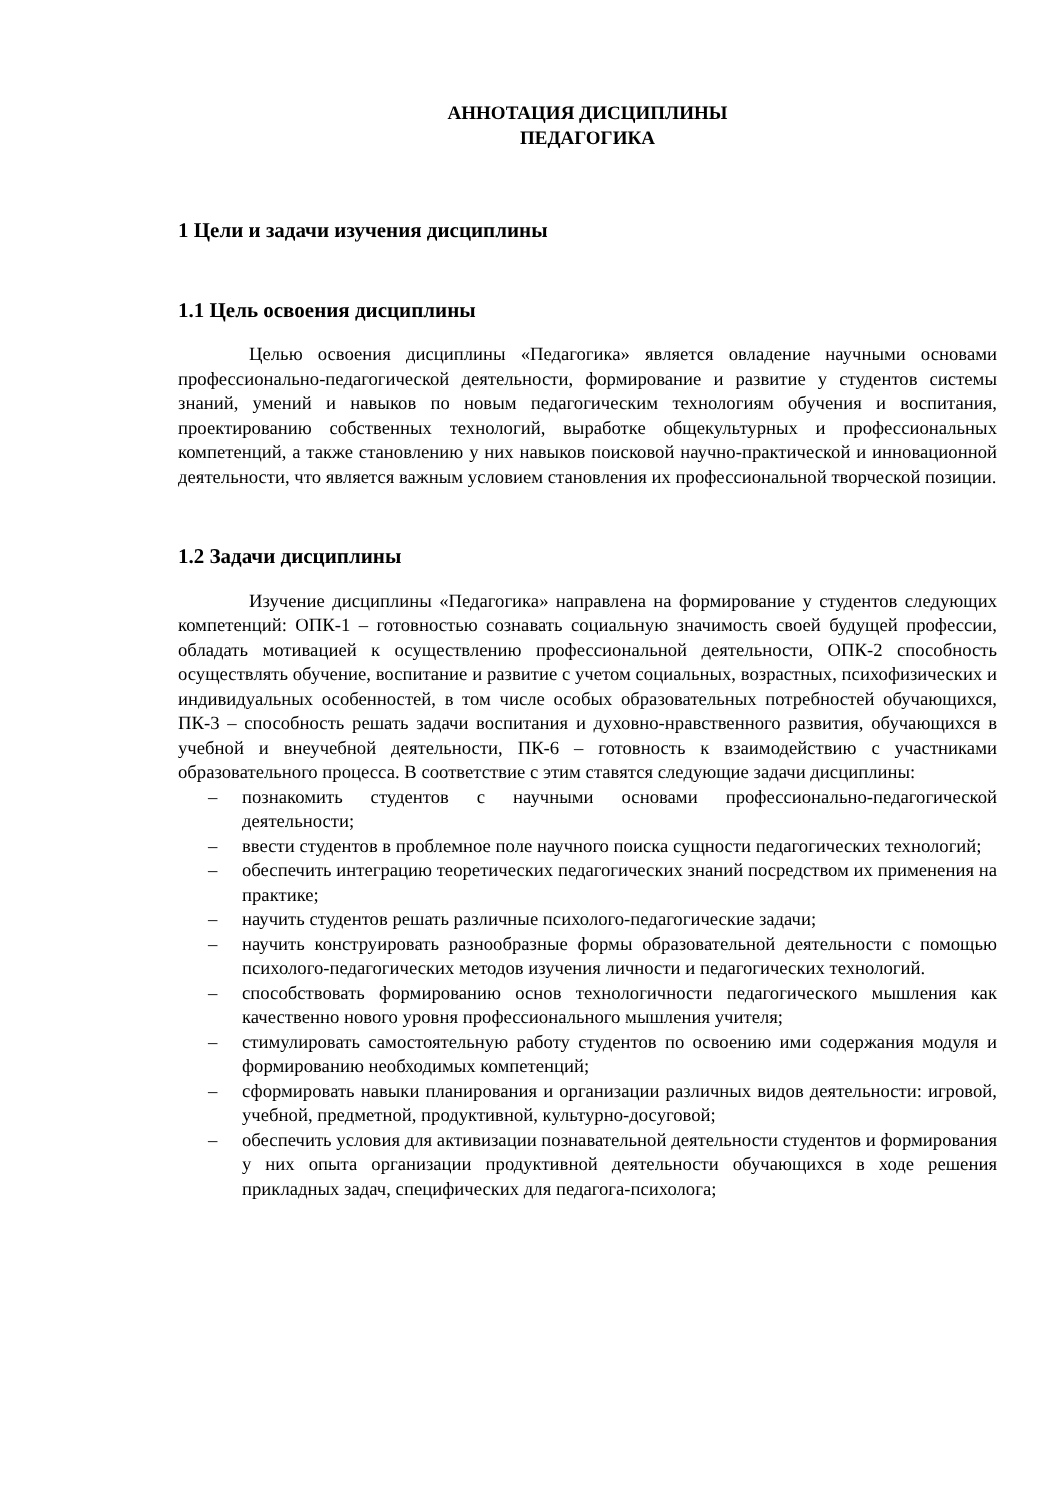АННОТАЦИЯ ДИСЦИПЛИНЫ
ПЕДАГОГИКА
1 Цели и задачи изучения дисциплины
1.1 Цель освоения дисциплины
Целью освоения дисциплины «Педагогика» является овладение научными основами профессионально-педагогической деятельности, формирование и развитие у студентов системы знаний, умений и навыков по новым педагогическим технологиям обучения и воспитания, проектированию собственных технологий, выработке общекультурных и профессиональных компетенций, а также становлению у них навыков поисковой научно-практической и инновационной деятельности, что является важным условием становления их профессиональной творческой позиции.
1.2 Задачи дисциплины
Изучение дисциплины «Педагогика» направлена на формирование у студентов следующих компетенций: ОПК-1 – готовностью сознавать социальную значимость своей будущей профессии, обладать мотивацией к осуществлению профессиональной деятельности, ОПК-2 способность осуществлять обучение, воспитание и развитие с учетом социальных, возрастных, психофизических и индивидуальных особенностей, в том числе особых образовательных потребностей обучающихся, ПК-3 – способность решать задачи воспитания и духовно-нравственного развития, обучающихся в учебной и внеучебной деятельности, ПК-6 – готовность к взаимодействию с участниками образовательного процесса. В соответствие с этим ставятся следующие задачи дисциплины:
– познакомить студентов с научными основами профессионально-педагогической деятельности;
– ввести студентов в проблемное поле научного поиска сущности педагогических технологий;
– обеспечить интеграцию теоретических педагогических знаний посредством их применения на практике;
– научить студентов решать различные психолого-педагогические задачи;
– научить конструировать разнообразные формы образовательной деятельности с помощью психолого-педагогических методов изучения личности и педагогических технологий.
– способствовать формированию основ технологичности педагогического мышления как качественно нового уровня профессионального мышления учителя;
– стимулировать самостоятельную работу студентов по освоению ими содержания модуля и формированию необходимых компетенций;
– сформировать навыки планирования и организации различных видов деятельности: игровой, учебной, предметной, продуктивной, культурно-досуговой;
– обеспечить условия для активизации познавательной деятельности студентов и формирования у них опыта организации продуктивной деятельности обучающихся в ходе решения прикладных задач, специфических для педагога-психолога;